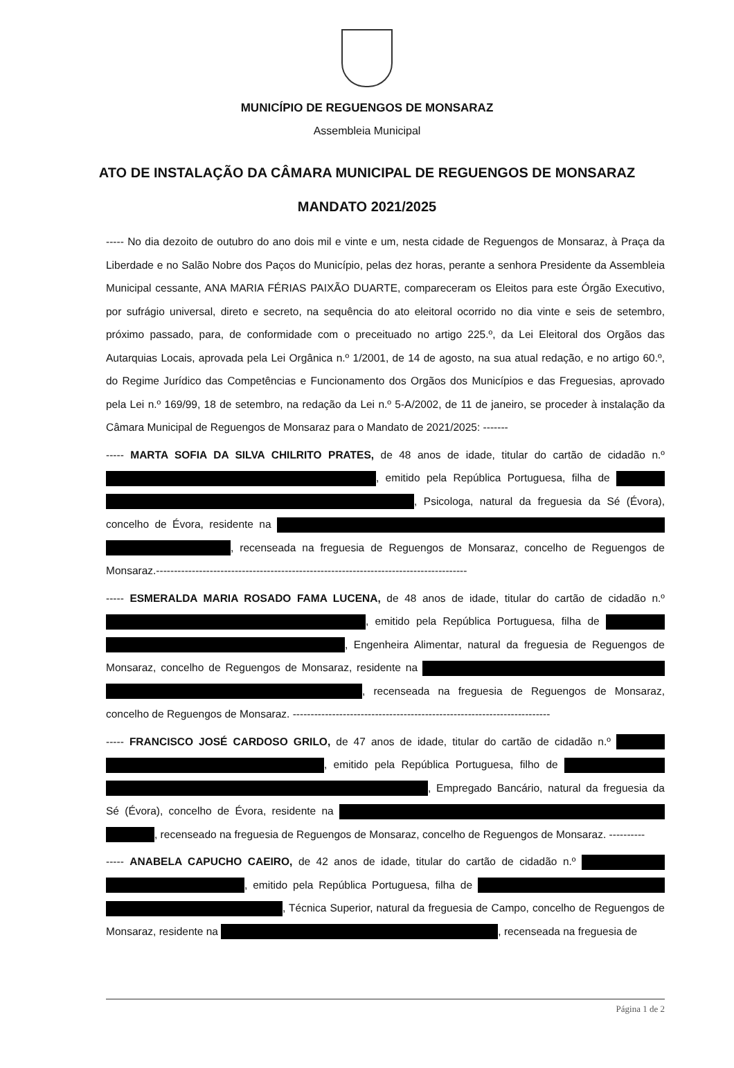MUNICÍPIO DE REGUENGOS DE MONSARAZ
Assembleia Municipal
ATO DE INSTALAÇÃO DA CÂMARA MUNICIPAL DE REGUENGOS DE MONSARAZ
MANDATO 2021/2025
----- No dia dezoito de outubro do ano dois mil e vinte e um, nesta cidade de Reguengos de Monsaraz, à Praça da Liberdade e no Salão Nobre dos Paços do Município, pelas dez horas, perante a senhora Presidente da Assembleia Municipal cessante, ANA MARIA FÉRIAS PAIXÃO DUARTE, compareceram os Eleitos para este Órgão Executivo, por sufrágio universal, direto e secreto, na sequência do ato eleitoral ocorrido no dia vinte e seis de setembro, próximo passado, para, de conformidade com o preceituado no artigo 225.º, da Lei Eleitoral dos Orgãos das Autarquias Locais, aprovada pela Lei Orgânica n.º 1/2001, de 14 de agosto, na sua atual redação, e no artigo 60.º, do Regime Jurídico das Competências e Funcionamento dos Orgãos dos Municípios e das Freguesias, aprovado pela Lei n.º 169/99, 18 de setembro, na redação da Lei n.º 5-A/2002, de 11 de janeiro, se proceder à instalação da Câmara Municipal de Reguengos de Monsaraz para o Mandato de 2021/2025: -------
----- MARTA SOFIA DA SILVA CHILRITO PRATES, de 48 anos de idade, titular do cartão de cidadão n.º , emitido pela República Portuguesa, filha de , Psicologa, natural da freguesia da Sé (Évora), concelho de Évora, residente na , recenseada na freguesia de Reguengos de Monsaraz, concelho de Reguengos de Monsaraz.---------------------------------------------------------------------------------------
----- ESMERALDA MARIA ROSADO FAMA LUCENA, de 48 anos de idade, titular do cartão de cidadão n.º , emitido pela República Portuguesa, filha de , Engenheira Alimentar, natural da freguesia de Reguengos de Monsaraz, concelho de Reguengos de Monsaraz, residente na , recenseada na freguesia de Reguengos de Monsaraz, concelho de Reguengos de Monsaraz. ------------------------------------------------------------------------
----- FRANCISCO JOSÉ CARDOSO GRILO, de 47 anos de idade, titular do cartão de cidadão n.º , emitido pela República Portuguesa, filho de , Empregado Bancário, natural da freguesia da Sé (Évora), concelho de Évora, residente na , recenseado na freguesia de Reguengos de Monsaraz, concelho de Reguengos de Monsaraz. ----------
----- ANABELA CAPUCHO CAEIRO, de 42 anos de idade, titular do cartão de cidadão n.º , emitido pela República Portuguesa, filha de , Técnica Superior, natural da freguesia de Campo, concelho de Reguengos de Monsaraz, residente na , recenseada na freguesia de
Página 1 de 2